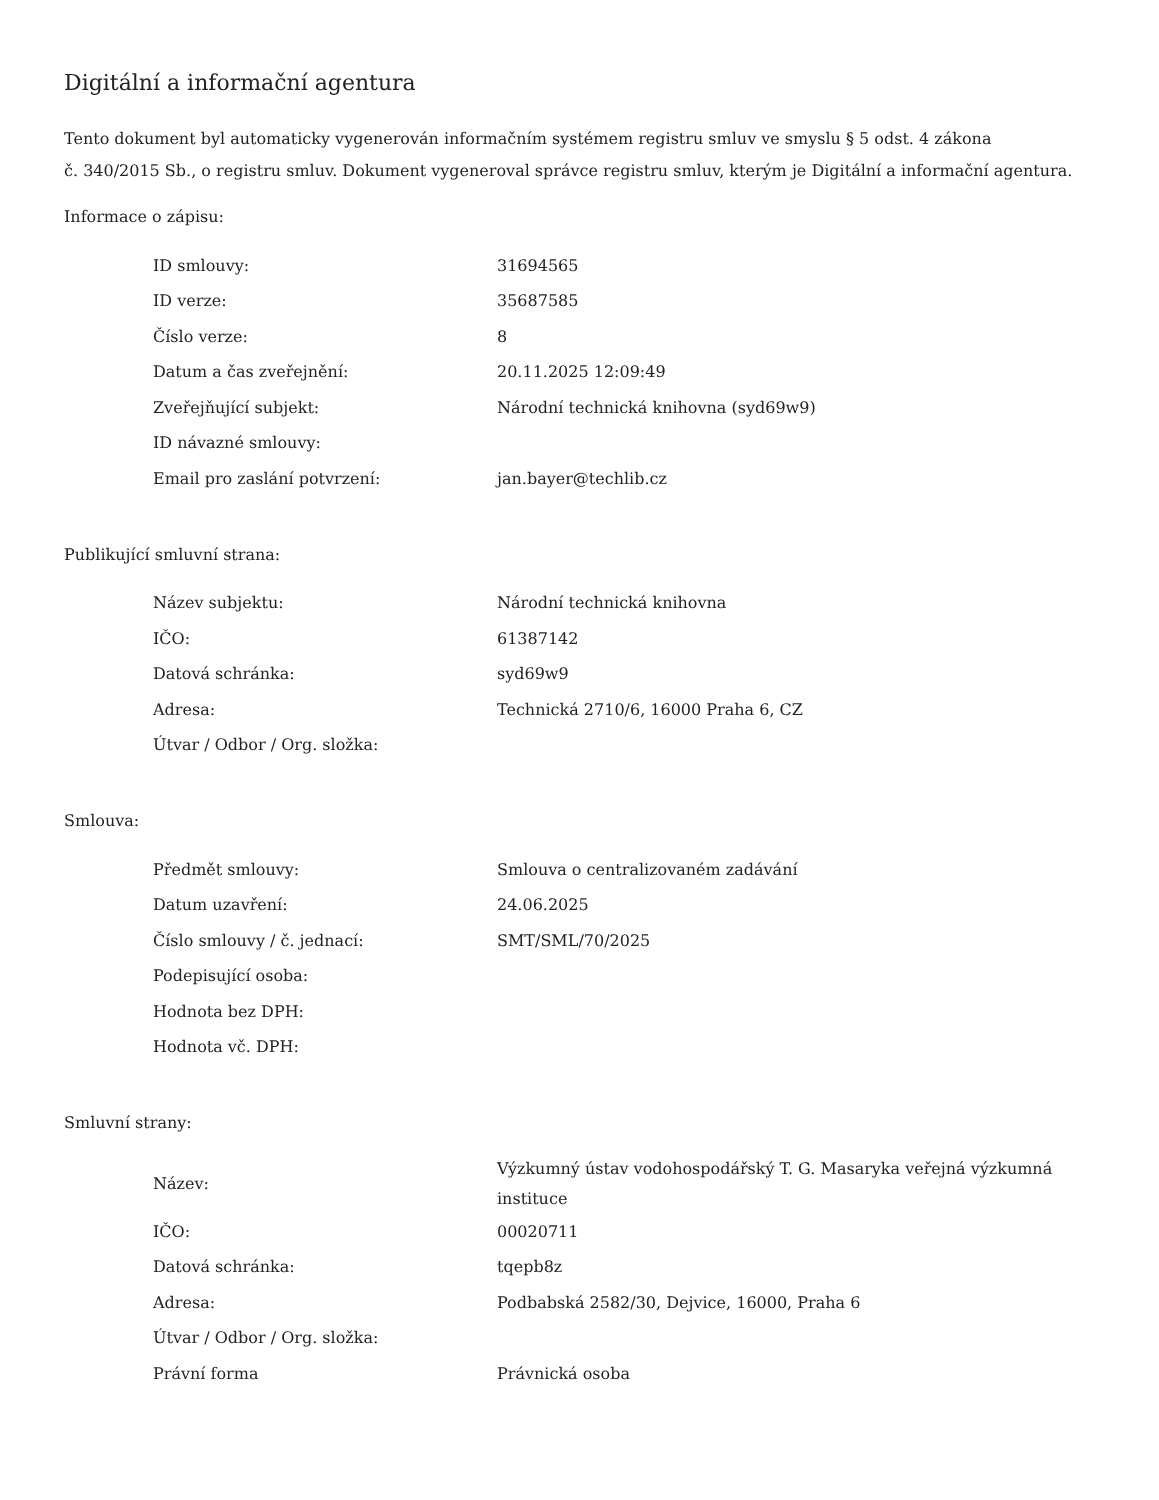Digitální a informační agentura
Tento dokument byl automaticky vygenerován informačním systémem registru smluv ve smyslu § 5 odst. 4 zákona
č. 340/2015 Sb., o registru smluv. Dokument vygeneroval správce registru smluv, kterým je Digitální a informační agentura.
Informace o zápisu:
| ID smlouvy: | 31694565 |
| ID verze: | 35687585 |
| Číslo verze: | 8 |
| Datum a čas zveřejnění: | 20.11.2025 12:09:49 |
| Zveřejňující subjekt: | Národní technická knihovna (syd69w9) |
| ID návazné smlouvy: | |
| Email pro zaslání potvrzení: | jan.bayer@techlib.cz |
Publikující smluvní strana:
| Název subjektu: | Národní technická knihovna |
| IČO: | 61387142 |
| Datová schránka: | syd69w9 |
| Adresa: | Technická 2710/6, 16000 Praha 6, CZ |
| Útvar / Odbor / Org. složka: | |
Smlouva:
| Předmět smlouvy: | Smlouva o centralizovaném zadávání |
| Datum uzavření: | 24.06.2025 |
| Číslo smlouvy / č. jednací: | SMT/SML/70/2025 |
| Podepisující osoba: | |
| Hodnota bez DPH: | |
| Hodnota vč. DPH: | |
Smluvní strany:
| Název: | Výzkumný ústav vodohospodářský T. G. Masaryka veřejná výzkumná instituce |
| IČO: | 00020711 |
| Datová schránka: | tqepb8z |
| Adresa: | Podbabská 2582/30, Dejvice, 16000, Praha 6 |
| Útvar / Odbor / Org. složka: | |
| Právní forma | Právnická osoba |